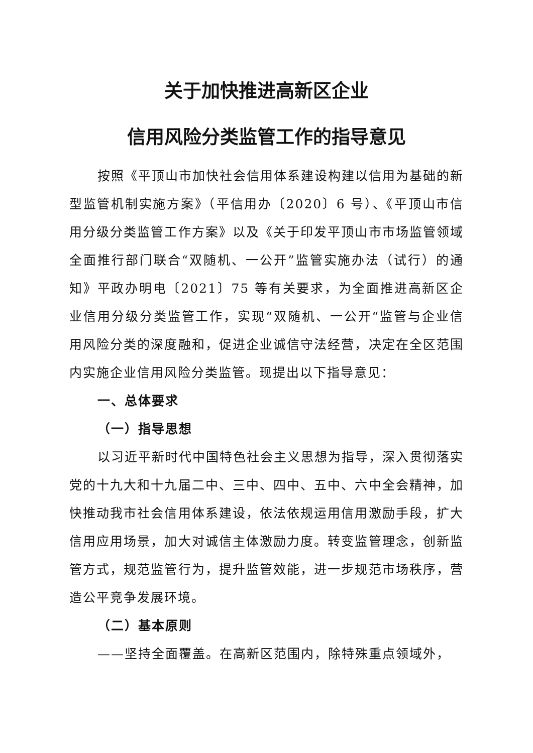关于加快推进高新区企业
信用风险分类监管工作的指导意见
按照《平顶山市加快社会信用体系建设构建以信用为基础的新型监管机制实施方案》（平信用办〔2020〕6 号）、《平顶山市信用分级分类监管工作方案》以及《关于印发平顶山市市场监管领域全面推行部门联合“双随机、一公开”监管实施办法（试行）的通知》平政办明电〔2021〕75 等有关要求，为全面推进高新区企业信用分级分类监管工作，实现“双随机、一公开“监管与企业信用风险分类的深度融和，促进企业诚信守法经营，决定在全区范围内实施企业信用风险分类监管。现提出以下指导意见：
一、总体要求
（一）指导思想
以习近平新时代中国特色社会主义思想为指导，深入贯彻落实党的十九大和十九届二中、三中、四中、五中、六中全会精神，加快推动我市社会信用体系建设，依法依规运用信用激励手段，扩大信用应用场景，加大对诚信主体激励力度。转变监管理念，创新监管方式，规范监管行为，提升监管效能，进一步规范市场秩序，营造公平竞争发展环境。
（二）基本原则
——坚持全面覆盖。在高新区范围内，除特殊重点领域外，